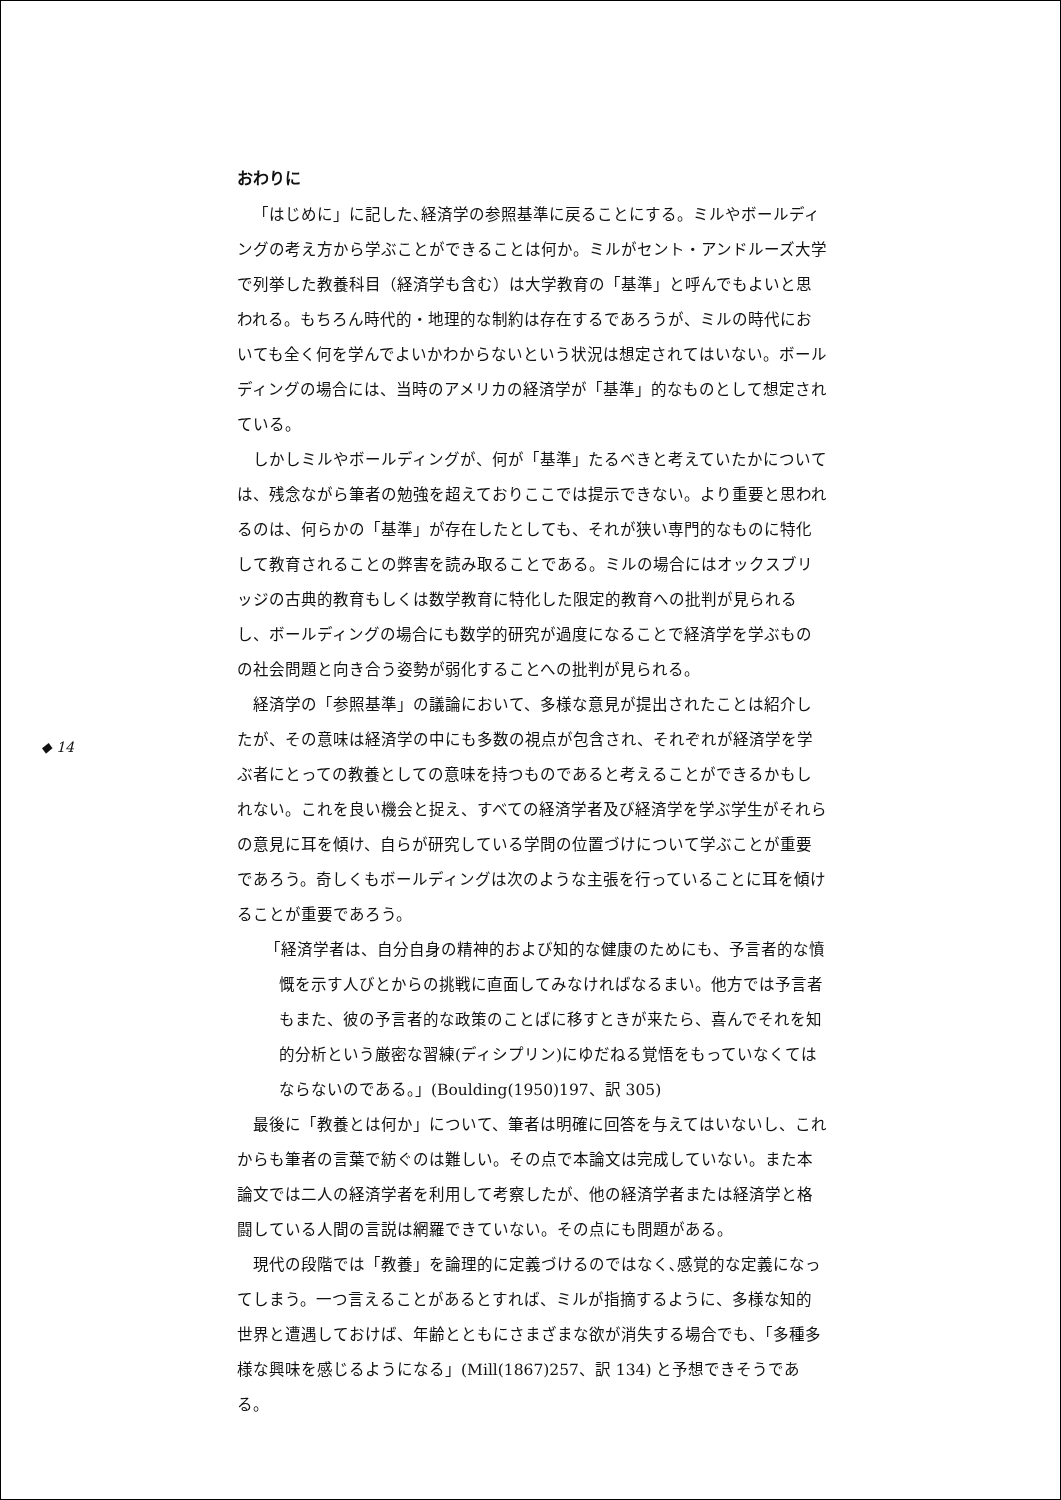◆ 14
おわりに
「はじめに」に記した､経済学の参照基準に戻ることにする。ミルやボールディングの考え方から学ぶことができることは何か。ミルがセント・アンドルーズ大学で列挙した教養科目（経済学も含む）は大学教育の「基準」と呼んでもよいと思われる。もちろん時代的・地理的な制約は存在するであろうが、ミルの時代においても全く何を学んでよいかわからないという状況は想定されてはいない。ボールディングの場合には、当時のアメリカの経済学が「基準」的なものとして想定されている。
しかしミルやボールディングが、何が「基準」たるべきと考えていたかについては、残念ながら筆者の勉強を超えておりここでは提示できない。より重要と思われるのは、何らかの「基準」が存在したとしても、それが狭い専門的なものに特化して教育されることの弊害を読み取ることである。ミルの場合にはオックスブリッジの古典的教育もしくは数学教育に特化した限定的教育への批判が見られるし、ボールディングの場合にも数学的研究が過度になることで経済学を学ぶものの社会問題と向き合う姿勢が弱化することへの批判が見られる。
経済学の「参照基準」の議論において、多様な意見が提出されたことは紹介したが、その意味は経済学の中にも多数の視点が包含され、それぞれが経済学を学ぶ者にとっての教養としての意味を持つものであると考えることができるかもしれない。これを良い機会と捉え、すべての経済学者及び経済学を学ぶ学生がそれらの意見に耳を傾け、自らが研究している学問の位置づけについて学ぶことが重要であろう。奇しくもボールディングは次のような主張を行っていることに耳を傾けることが重要であろう。
「経済学者は、自分自身の精神的および知的な健康のためにも、予言者的な憤慨を示す人びとからの挑戦に直面してみなければなるまい。他方では予言者もまた、彼の予言者的な政策のことばに移すときが来たら、喜んでそれを知的分析という厳密な習練(ディシプリン)にゆだねる覚悟をもっていなくてはならないのである。」(Boulding(1950)197、訳 305)
最後に「教養とは何か」について、筆者は明確に回答を与えてはいないし、これからも筆者の言葉で紡ぐのは難しい。その点で本論文は完成していない。また本論文では二人の経済学者を利用して考察したが、他の経済学者または経済学と格闘している人間の言説は網羅できていない。その点にも問題がある。
現代の段階では「教養」を論理的に定義づけるのではなく､感覚的な定義になってしまう。一つ言えることがあるとすれば、ミルが指摘するように、多様な知的世界と遭遇しておけば、年齢とともにさまざまな欲が消失する場合でも、「多種多様な興味を感じるようになる」(Mill(1867)257、訳 134) と予想できそうである。